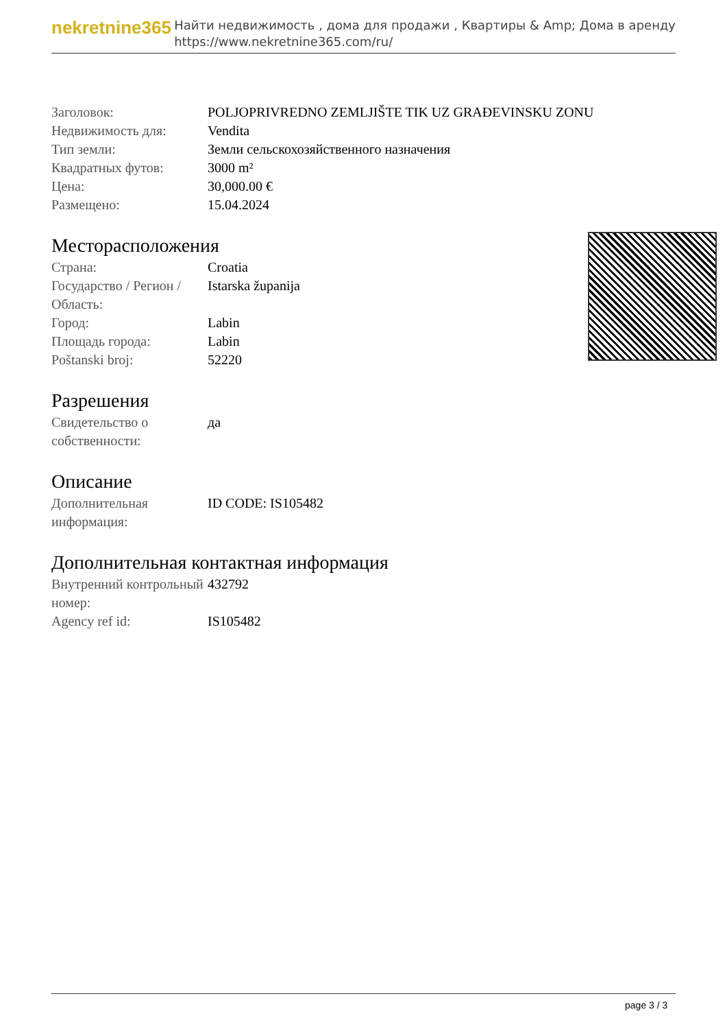nekretnine365
Найти недвижимость , дома для продажи , Квартиры & Amp; Дома в аренду
https://www.nekretnine365.com/ru/
| Заголовок: | POLJOPRIVREDNO ZEMLJIŠTE TIK UZ GRAĐEVINSKU ZONU |
| Недвижимость для: | Vendita |
| Тип земли: | Земли сельскохозяйственного назначения |
| Квадратных футов: | 3000 m² |
| Цена: | 30,000.00 € |
| Размещено: | 15.04.2024 |
Месторасположения
| Страна: | Croatia |
| Государство / Регион / Область: | Istarska županija |
| Город: | Labin |
| Площадь города: | Labin |
| Poštanski broj: | 52220 |
Разрешения
| Свидетельство о собственности: | да |
Описание
| Дополнительная информация: | ID CODE: IS105482 |
Дополнительная контактная информация
| Внутренний контрольный номер: | 432792 |
| Agency ref id: | IS105482 |
page 3 / 3